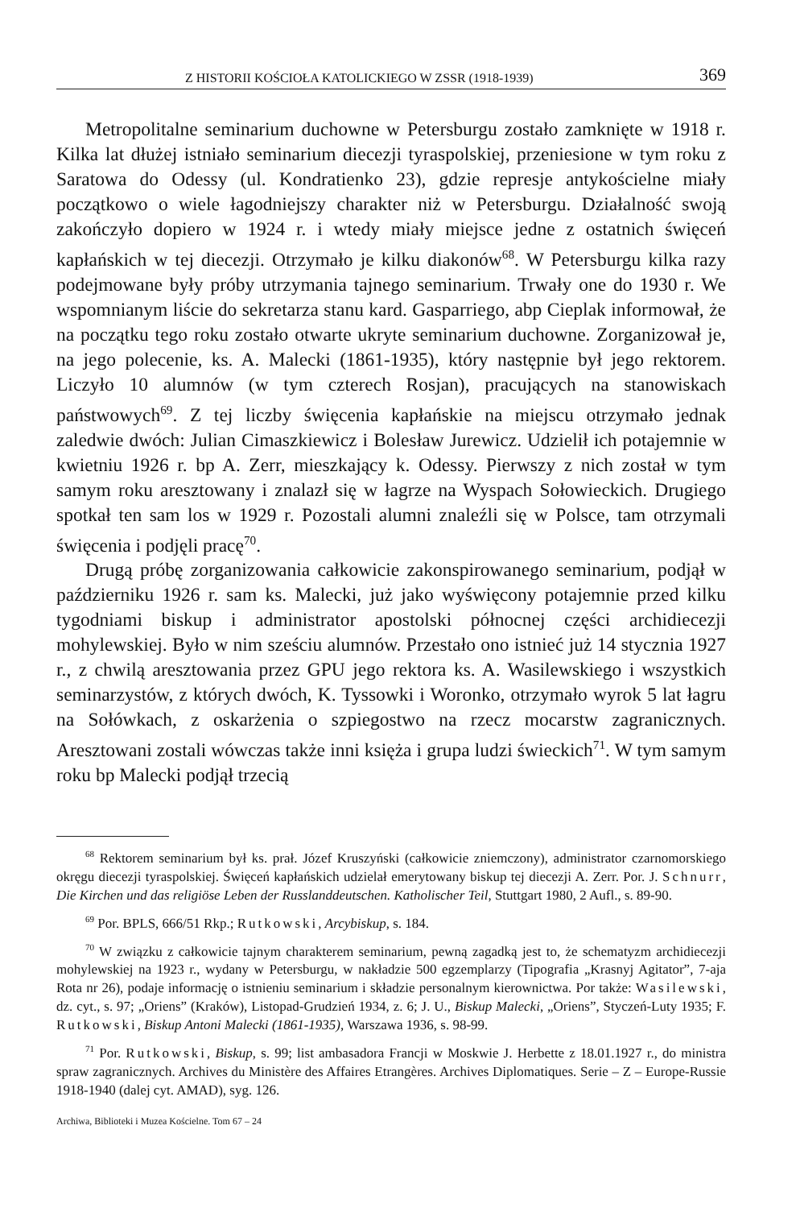Z HISTORII KOŚCIOŁA KATOLICKIEGO W ZSSR (1918-1939) 369
Metropolitalne seminarium duchowne w Petersburgu zostało zamknięte w 1918 r. Kilka lat dłużej istniało seminarium diecezji tyraspolskiej, przeniesione w tym roku z Saratowa do Odessy (ul. Kondratienko 23), gdzie represje antykościelne miały początkowo o wiele łagodniejszy charakter niż w Petersburgu. Działalność swoją zakończyło dopiero w 1924 r. i wtedy miały miejsce jedne z ostatnich święceń kapłańskich w tej diecezji. Otrzymało je kilku diakonów<sup>68</sup>. W Petersburgu kilka razy podejmowane były próby utrzymania tajnego seminarium. Trwały one do 1930 r. We wspomnianym liście do sekretarza stanu kard. Gasparriego, abp Cieplak informował, że na początku tego roku zostało otwarte ukryte seminarium duchowne. Zorganizował je, na jego polecenie, ks. A. Malecki (1861-1935), który następnie był jego rektorem. Liczyło 10 alumnów (w tym czterech Rosjan), pracujących na stanowiskach państwowych<sup>69</sup>. Z tej liczby święcenia kapłańskie na miejscu otrzymało jednak zaledwie dwóch: Julian Cimaszkiewicz i Bolesław Jurewicz. Udzielił ich potajemnie w kwietniu 1926 r. bp A. Zerr, mieszkający k. Odessy. Pierwszy z nich został w tym samym roku aresztowany i znalazł się w łagrze na Wyspach Sołowieckich. Drugiego spotkał ten sam los w 1929 r. Pozostali alumni znaleźli się w Polsce, tam otrzymali święcenia i podjęli pracę<sup>70</sup>.
Drugą próbę zorganizowania całkowicie zakonspirowanego seminarium, podjął w październiku 1926 r. sam ks. Malecki, już jako wyświęcony potajemnie przed kilku tygodniami biskup i administrator apostolski północnej części archidiecezji mohylewskiej. Było w nim sześciu alumnów. Przestało ono istnieć już 14 stycznia 1927 r., z chwilą aresztowania przez GPU jego rektora ks. A. Wasilewskiego i wszystkich seminarzystów, z których dwóch, K. Tyssowki i Woronko, otrzymało wyrok 5 lat łagru na Sołówkach, z oskarżenia o szpiegostwo na rzecz mocarstw zagranicznych. Aresztowani zostali wówczas także inni księża i grupa ludzi świeckich<sup>71</sup>. W tym samym roku bp Malecki podjął trzecią
<sup>68</sup> Rektorem seminarium był ks. prał. Józef Kruszyński (całkowicie zniemczony), administrator czarnomorskiego okręgu diecezji tyraspolskiej. Święceń kapłańskich udzielał emerytowany biskup tej diecezji A. Zerr. Por. J. Schnurr, Die Kirchen und das religiöse Leben der Russlanddeutschen. Katholischer Teil, Stuttgart 1980, 2 Aufl., s. 89-90.
<sup>69</sup> Por. BPLS, 666/51 Rkp.; Rutkowski, Arcybiskup, s. 184.
<sup>70</sup> W związku z całkowicie tajnym charakterem seminarium, pewną zagadką jest to, że schematyzm archidiecezji mohylewskiej na 1923 r., wydany w Petersburgu, w nakładzie 500 egzemplarzy (Tipografia „Krasnyj Agitator”, 7-aja Rota nr 26), podaje informację o istnieniu seminarium i składzie personalnym kierownictwa. Por także: Wasilewski, dz. cyt., s. 97; „Oriens” (Kraków), Listopad-Grudzień 1934, z. 6; J. U., Biskup Malecki, „Oriens”, Styczeń-Luty 1935; F. Rutkowski, Biskup Antoni Malecki (1861-1935), Warszawa 1936, s. 98-99.
<sup>71</sup> Por. Rutkowski, Biskup, s. 99; list ambasadora Francji w Moskwie J. Herbette z 18.01.1927 r., do ministra spraw zagranicznych. Archives du Ministère des Affaires Etrangères. Archives Diplomatiques. Serie – Z – Europe-Russie 1918-1940 (dalej cyt. AMAD), syg. 126.
Archiwa, Biblioteki i Muzea Kościelne. Tom 67 – 24